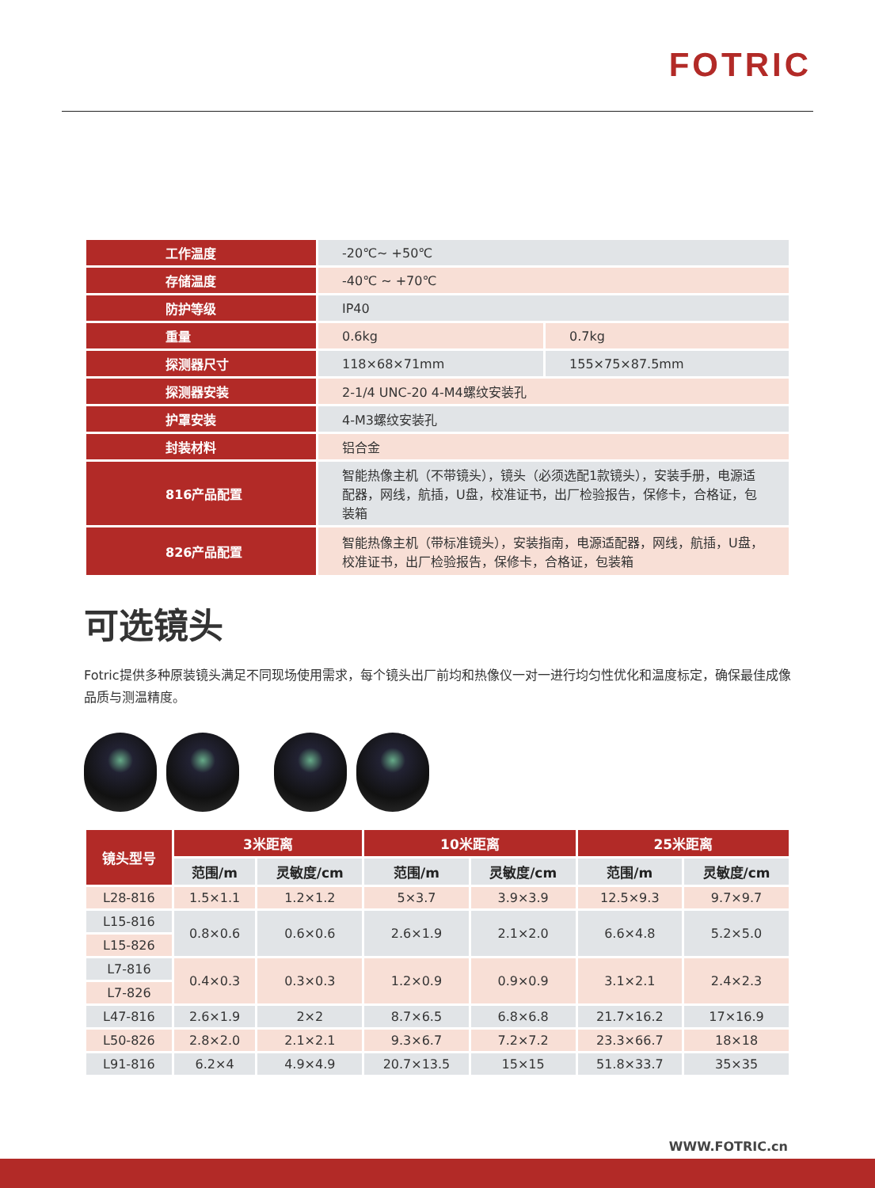FOTRIC
| 工作温度 | -20℃~ +50℃ | |
| 存储温度 | -40℃ ~ +70℃ | |
| 防护等级 | IP40 | |
| 重量 | 0.6kg | 0.7kg |
| 探测器尺寸 | 118×68×71mm | 155×75×87.5mm |
| 探测器安装 | 2-1/4 UNC-20 4-M4螺纹安装孔 | |
| 护罩安装 | 4-M3螺纹安装孔 | |
| 封装材料 | 铝合金 | |
| 816产品配置 | 智能热像主机（不带镜头），镜头（必须选配1款镜头），安装手册，电源适配器，网线，航插，U盘，校准证书，出厂检验报告，保修卡，合格证，包装箱 | |
| 826产品配置 | 智能热像主机（带标准镜头），安装指南，电源适配器，网线，航插，U盘，校准证书，出厂检验报告，保修卡，合格证，包装箱 | |
可选镜头
Fotric提供多种原装镜头满足不同现场使用需求，每个镜头出厂前均和热像仪一对一进行均匀性优化和温度标定，确保最佳成像品质与测温精度。
| 镜头型号 | 3米距离 | | 10米距离 | | 25米距离 | |
| --- | --- | --- | --- | --- | --- | --- |
| | 范围/m | 灵敏度/cm | 范围/m | 灵敏度/cm | 范围/m | 灵敏度/cm |
| L28-816 | 1.5×1.1 | 1.2×1.2 | 5×3.7 | 3.9×3.9 | 12.5×9.3 | 9.7×9.7 |
| L15-816 | 0.8×0.6 | 0.6×0.6 | 2.6×1.9 | 2.1×2.0 | 6.6×4.8 | 5.2×5.0 |
| L15-826 | | | | | | |
| L7-816 | 0.4×0.3 | 0.3×0.3 | 1.2×0.9 | 0.9×0.9 | 3.1×2.1 | 2.4×2.3 |
| L7-826 | | | | | | |
| L47-816 | 2.6×1.9 | 2×2 | 8.7×6.5 | 6.8×6.8 | 21.7×16.2 | 17×16.9 |
| L50-826 | 2.8×2.0 | 2.1×2.1 | 9.3×6.7 | 7.2×7.2 | 23.3×66.7 | 18×18 |
| L91-816 | 6.2×4 | 4.9×4.9 | 20.7×13.5 | 15×15 | 51.8×33.7 | 35×35 |
WWW.FOTRIC.cn